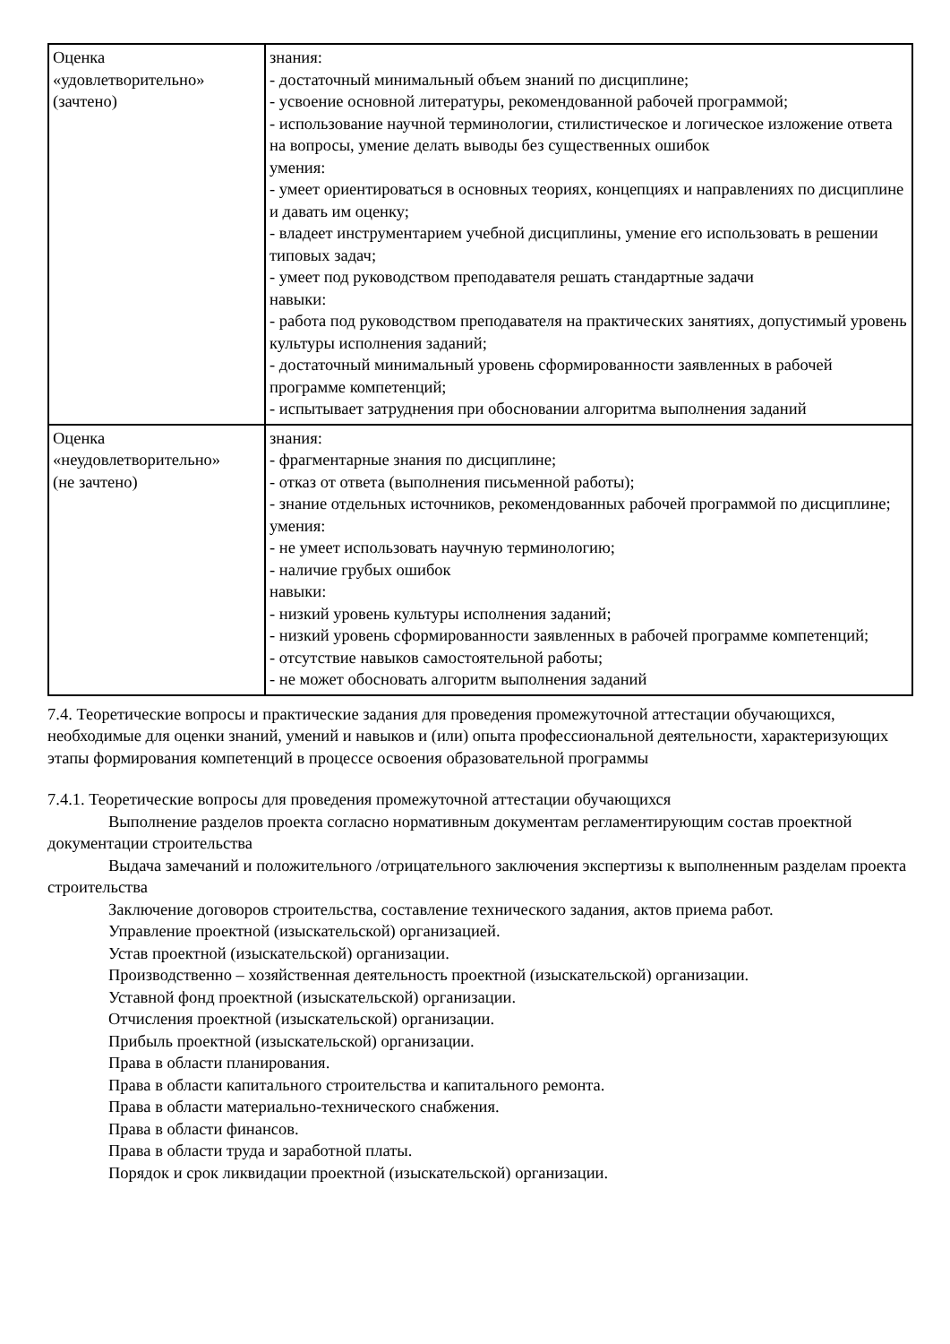| Оценка «удовлетворительно» (зачтено) | знания: - достаточный минимальный объем знаний по дисциплине; - усвоение основной литературы, рекомендованной рабочей программой; - использование научной терминологии, стилистическое и логическое изложение ответа на вопросы, умение делать выводы без существенных ошибок умения: - умеет ориентироваться в основных теориях, концепциях и направлениях по дисциплине и давать им оценку; - владеет инструментарием учебной дисциплины, умение его использовать в решении типовых задач; - умеет под руководством преподавателя решать стандартные задачи навыки: - работа под руководством преподавателя на практических занятиях, допустимый уровень культуры исполнения заданий; - достаточный минимальный уровень сформированности заявленных в рабочей программе компетенций; - испытывает затруднения при обосновании алгоритма выполнения заданий |
| Оценка «неудовлетворительно» (не зачтено) | знания: - фрагментарные знания по дисциплине; - отказ от ответа (выполнения письменной работы); - знание отдельных источников, рекомендованных рабочей программой по дисциплине; умения: - не умеет использовать научную терминологию; - наличие грубых ошибок навыки: - низкий уровень культуры исполнения заданий; - низкий уровень сформированности заявленных в рабочей программе компетенций; - отсутствие навыков самостоятельной работы; - не может обосновать алгоритм выполнения заданий |
7.4. Теоретические вопросы и практические задания для проведения промежуточной аттестации обучающихся, необходимые для оценки знаний, умений и навыков и (или) опыта профессиональной деятельности, характеризующих этапы формирования компетенций в процессе освоения образовательной программы
7.4.1. Теоретические вопросы для проведения промежуточной аттестации обучающихся
Выполнение разделов проекта согласно нормативным документам регламентирующим состав проектной документации строительства
Выдача замечаний и положительного /отрицательного заключения экспертизы к выполненным разделам проекта строительства
Заключение договоров строительства, составление технического задания, актов приема работ.
Управление проектной (изыскательской) организацией.
Устав проектной (изыскательской) организации.
Производственно – хозяйственная деятельность проектной (изыскательской) организации.
Уставной фонд проектной (изыскательской) организации.
Отчисления проектной (изыскательской) организации.
Прибыль проектной (изыскательской) организации.
Права в области планирования.
Права в области капитального строительства и капитального ремонта.
Права в области материально-технического снабжения.
Права в области финансов.
Права в области труда и заработной платы.
Порядок и срок ликвидации проектной (изыскательской) организации.